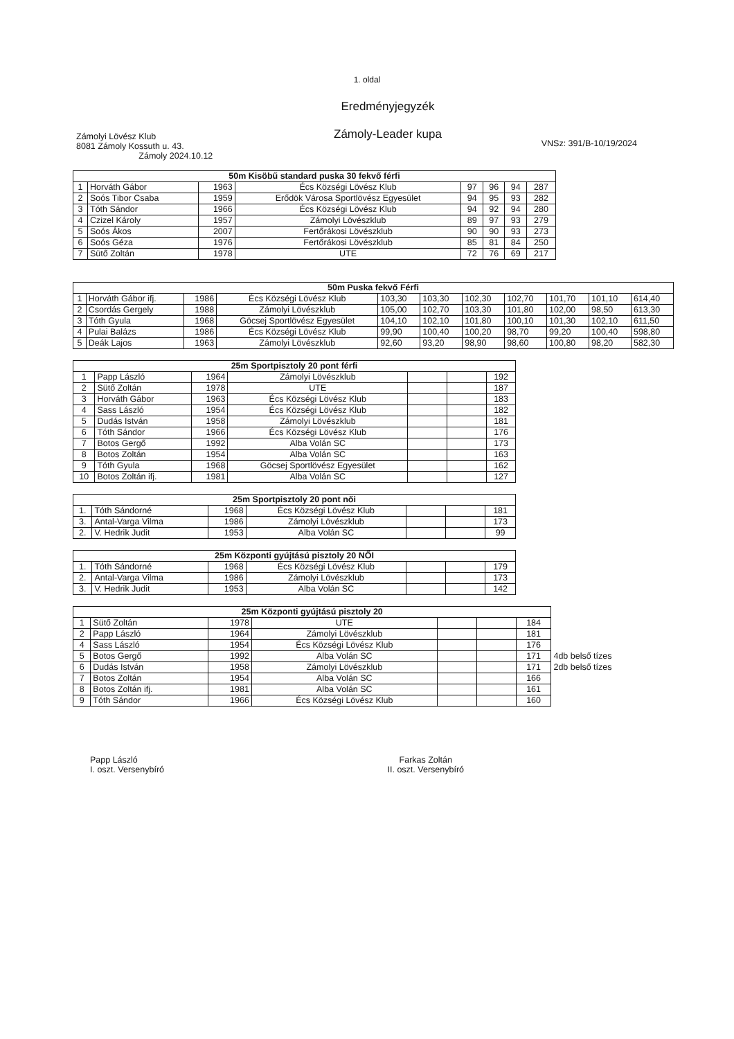1. oldal
Eredményjegyzék
Zámoly-Leader kupa
Zámolyi Lövész Klub
8081 Zámoly Kossuth u. 43.
Zámoly 2024.10.12
VNSz: 391/B-10/19/2024
| 50m Kisöbű standard puska 30 fekvő férfi | | | | | | | |
| --- | --- | --- | --- | --- | --- | --- | --- |
| 1 | Horváth Gábor | 1963 | Écs Községi Lövész Klub | 97 | 96 | 94 | 287 |
| 2 | Soós Tibor Csaba | 1959 | Erődök Városa Sportlövész Egyesület | 94 | 95 | 93 | 282 |
| 3 | Tóth Sándor | 1966 | Écs Községi Lövész Klub | 94 | 92 | 94 | 280 |
| 4 | Czizel Károly | 1957 | Zámolyi Lövészklub | 89 | 97 | 93 | 279 |
| 5 | Soós Ákos | 2007 | Fertőrákosi Lövészklub | 90 | 90 | 93 | 273 |
| 6 | Soós Géza | 1976 | Fertőrákosi Lövészklub | 85 | 81 | 84 | 250 |
| 7 | Sütő Zoltán | 1978 | UTE | 72 | 76 | 69 | 217 |
| 50m Puska fekvő Férfi | | | | | | | | | | |
| --- | --- | --- | --- | --- | --- | --- | --- | --- | --- | --- |
| 1 | Horváth Gábor ifj. | 1986 | Écs Községi Lövész Klub | 103,30 | 103,30 | 102,30 | 102,70 | 101,70 | 101,10 | 614,40 |
| 2 | Csordás Gergely | 1988 | Zámolyi Lövészklub | 105,00 | 102,70 | 103,30 | 101,80 | 102,00 | 98,50 | 613,30 |
| 3 | Tóth Gyula | 1968 | Göcsej Sportlövész Egyesület | 104,10 | 102,10 | 101,80 | 100,10 | 101,30 | 102,10 | 611,50 |
| 4 | Pulai Balázs | 1986 | Écs Községi Lövész Klub | 99,90 | 100,40 | 100,20 | 98,70 | 99,20 | 100,40 | 598,80 |
| 5 | Deák Lajos | 1963 | Zámolyi Lövészklub | 92,60 | 93,20 | 98,90 | 98,60 | 100,80 | 98,20 | 582,30 |
| 25m Sportpisztoly 20 pont férfi | | | | | | |
| --- | --- | --- | --- | --- | --- | --- |
| 1 | Papp László | 1964 | Zámolyi Lövészklub | | | 192 |
| 2 | Sütő Zoltán | 1978 | UTE | | | 187 |
| 3 | Horváth Gábor | 1963 | Écs Községi Lövész Klub | | | 183 |
| 4 | Sass László | 1954 | Écs Községi Lövész Klub | | | 182 |
| 5 | Dudás István | 1958 | Zámolyi Lövészklub | | | 181 |
| 6 | Tóth Sándor | 1966 | Écs Községi Lövész Klub | | | 176 |
| 7 | Botos Gergő | 1992 | Alba Volán SC | | | 173 |
| 8 | Botos Zoltán | 1954 | Alba Volán SC | | | 163 |
| 9 | Tóth Gyula | 1968 | Göcsej Sportlövész Egyesület | | | 162 |
| 10 | Botos Zoltán ifj. | 1981 | Alba Volán SC | | | 127 |
| 25m Sportpisztoly 20 pont női | | | | | | |
| --- | --- | --- | --- | --- | --- | --- |
| 1. | Tóth Sándorné | 1968 | Écs Községi Lövész Klub | | | 181 |
| 3. | Antal-Varga Vilma | 1986 | Zámolyi Lövészklub | | | 173 |
| 2. | V. Hedrik Judit | 1953 | Alba Volán SC | | | 99 |
| 25m Központi gyújtású pisztoly 20 NŐI | | | | | | |
| --- | --- | --- | --- | --- | --- | --- |
| 1. | Tóth Sándorné | 1968 | Écs Községi Lövész Klub | | | 179 |
| 2. | Antal-Varga Vilma | 1986 | Zámolyi Lövészklub | | | 173 |
| 3. | V. Hedrik Judit | 1953 | Alba Volán SC | | | 142 |
| 25m Központi gyújtású pisztoly 20 | | | | | | | |
| 1 | Sütő Zoltán | 1978 | UTE | | | 184 | |
| 2 | Papp László | 1964 | Zámolyi Lövészklub | | | 181 | |
| 4 | Sass László | 1954 | Écs Községi Lövész Klub | | | 176 | |
| 5 | Botos Gergő | 1992 | Alba Volán SC | | | 171 | 4db belső tízes |
| 6 | Dudás István | 1958 | Zámolyi Lövészklub | | | 171 | 2db belső tízes |
| 7 | Botos Zoltán | 1954 | Alba Volán SC | | | 166 | |
| 8 | Botos Zoltán ifj. | 1981 | Alba Volán SC | | | 161 | |
| 9 | Tóth Sándor | 1966 | Écs Községi Lövész Klub | | | 160 | |
Papp László
I. oszt. Versenybíró
Farkas Zoltán
II. oszt. Versenybíró